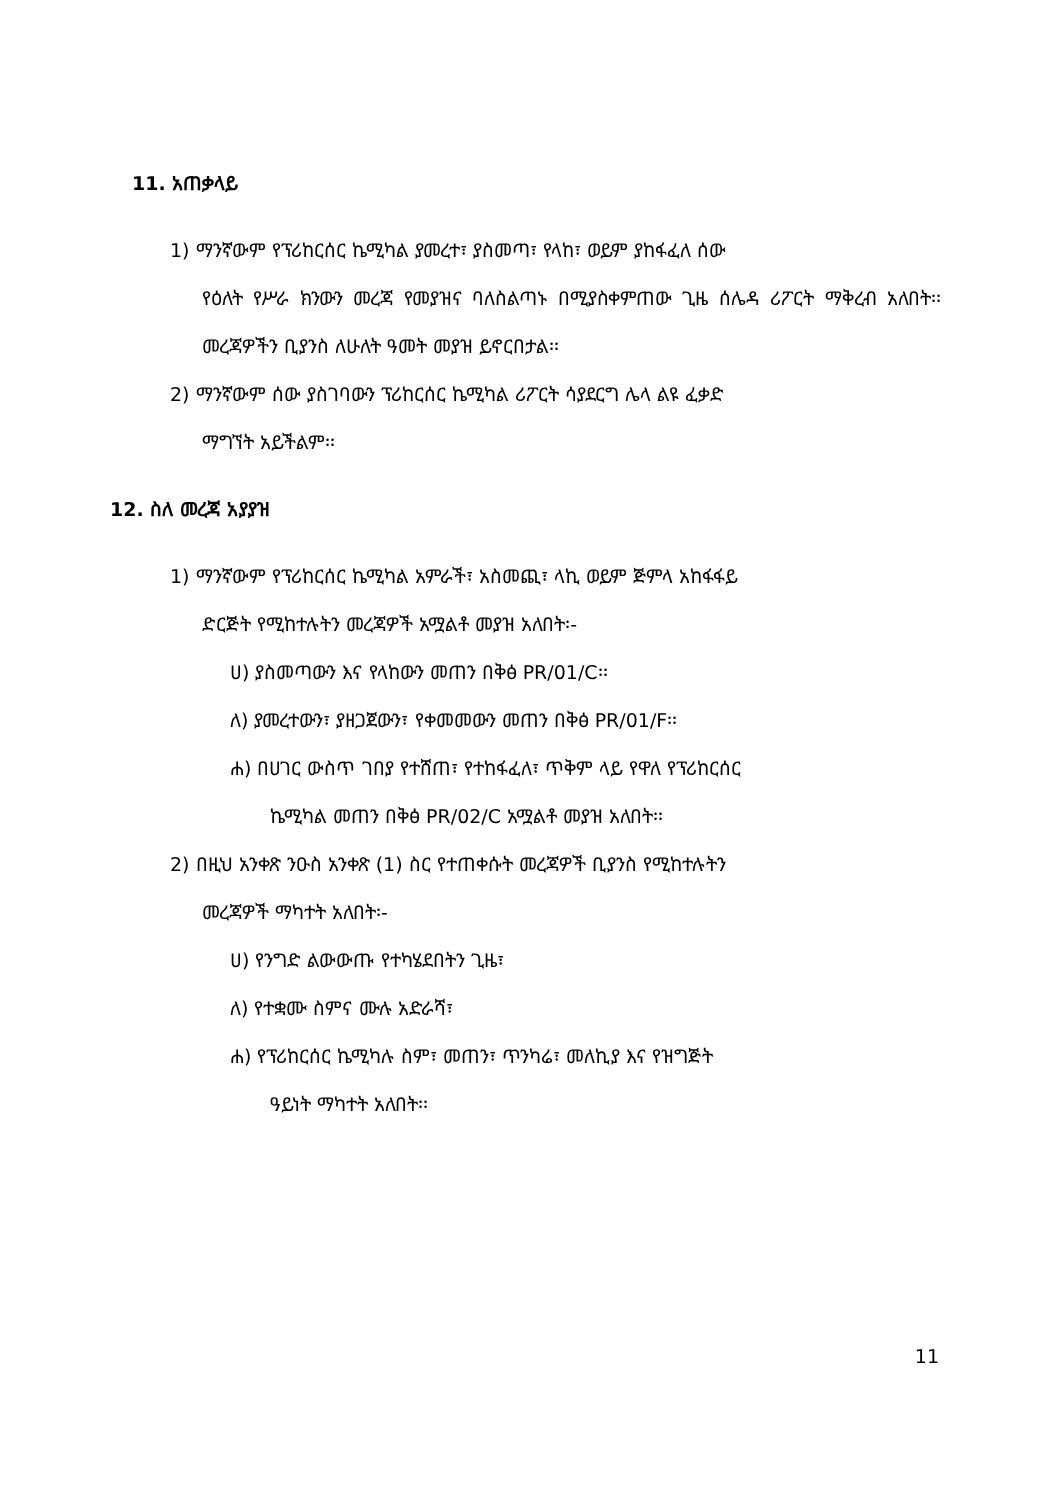11. አጠቃላይ
1) ማንኛውም የፕሪከርሰር ኬሚካል ያመረተ፣ ያስመጣ፣ የላከ፣ ወይም ያከፋፈለ ሰው
የዕለት የሥራ ክንውን መረጃ የመያዝና ባለስልጣኑ በሚያስቀምጠው ጊዜ ሰሌዳ ሪፖርት ማቅረብ አለበት፡፡ መረጃዎችን ቢያንስ ለሁለት ዓመት መያዝ ይኖርበታል፡፡
2) ማንኛውም ሰው ያስገባውን ፕሪከርሰር ኬሚካል ሪፖርት ሳያደርግ ሌላ ልዩ ፈቃድ
ማግኘት አይችልም፡፡
12. ስለ መረጃ አያያዝ
1) ማንኛውም የፕሪከርሰር ኬሚካል አምራች፣ አስመጪ፣ ላኪ ወይም ጅምላ አከፋፋይ
ድርጅት የሚከተሉትን መረጃዎች አሟልቶ መያዝ አለበት፡-
ሀ) ያስመጣውን እና የላከውን መጠን በቅፅ PR/01/C፡፡
ለ) ያመረተውን፣ ያዘጋጀውን፣ የቀመመውን መጠን በቅፅ PR/01/F፡፡
ሐ) በሀገር ውስጥ ገበያ የተሸጠ፣ የተከፋፈለ፣ ጥቅም ላይ የዋለ የፕሪከርሰር
ኬሚካል መጠን በቅፅ PR/02/C አሟልቶ መያዝ አለበት፡፡
2) በዚህ አንቀጽ ንዑስ አንቀጽ (1) ስር የተጠቀሱት መረጃዎች ቢያንስ የሚከተሉትን
መረጃዎች ማካተት አለበት፡-
ሀ) የንግድ ልውውጡ የተካሄደበትን ጊዜ፣
ለ) የተቋሙ ስምና ሙሉ አድራሻ፣
ሐ) የፕሪከርሰር ኬሚካሉ ስም፣ መጠን፣ ጥንካሬ፣ መለኪያ እና የዝግጅት
ዓይነት ማካተት አለበት፡፡
11